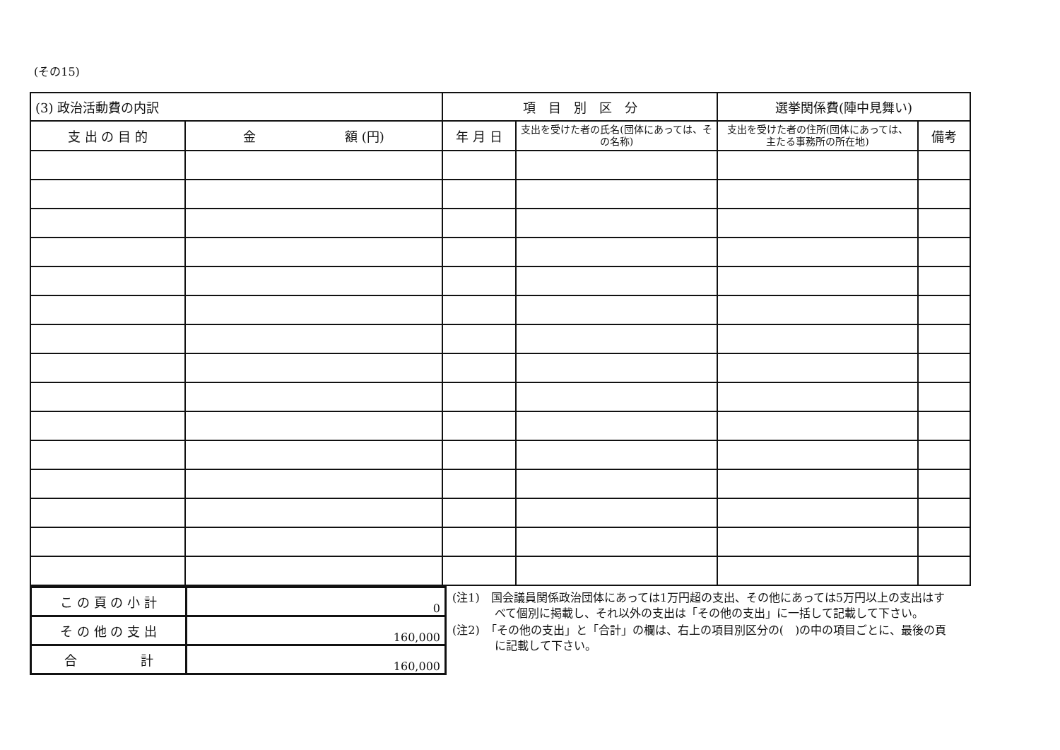(その15)
| (3) 政治活動費の内訳 | | 項 目 別 区 分 | | 選挙関係費(陣中見舞い) | | |
| --- | --- | --- | --- | --- | --- | --- |
| 支 出 の 目 的 | 金 額 (円) | 年 月 日 | 支出を受けた者の氏名(団体にあっては、その名称) | | 支出を受けた者の住所(団体にあっては、主たる事務所の所在地) | 備考 |
| こ の 頁 の 小 計 | 0 |
| そ の 他 の 支 出 | 160,000 |
| 合 計 | 160,000 |
(注1)　国会議員関係政治団体にあっては1万円超の支出、その他にあっては5万円以上の支出はすべて個別に掲載し、それ以外の支出は「その他の支出」に一括して記載して下さい。
(注2)　「その他の支出」と「合計」の欄は、右上の項目別区分の(　)の中の項目ごとに、最後の頁に記載して下さい。